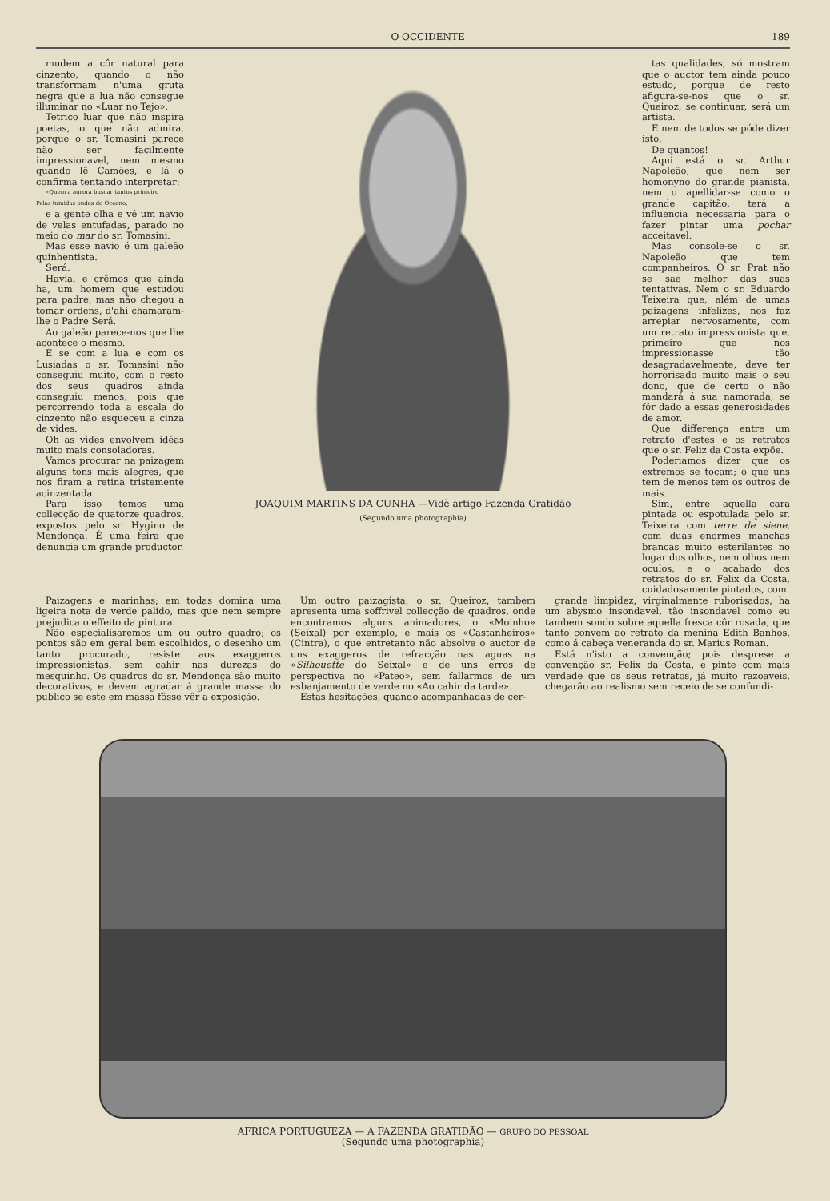O OCCIDENTE 189
mudem a côr natural para cinzento, quando o não transformam n'uma gruta negra que a lua não consegue illuminar no «Luar no Tejo».
Tetrico luar que não inspira poetas, o que não admira, porque o sr. Tomasini parece não ser facilmente impressionavel, nem mesmo quando lê Camões, e lá o confirma tentando interpretar:
«Quem a aurora buscar tantos primeiro
Pelas tumidas ondas do Oceano;
e a gente olha e vê um navio de velas entufadas, parado no meio do mar do sr. Tomasini.
Mas esse navio é um galeão quinhentista.
Será.
Havia, e crêmos que ainda ha, um homem que estudou para padre, mas não chegou a tomar ordens, d'ahi chamaram-lhe o Padre Será.
Ao galeão parece-nos que lhe acontece o mesmo.
E se com a lua e com os Lusiadas o sr. Tomasini não conseguiu muito, com o resto dos seus quadros ainda conseguiu menos, pois que percorrendo toda a escala do cinzento não esqueceu a cinza de vides.
Oh as vides envolvem idéas muito mais consoladoras.
Vamos procurar na paizagem alguns tons mais alegres, que nos firam a retina tristemente acinzentada.
Para isso temos uma collecção de quatorze quadros, expostos pelo sr. Hygino de Mendonça. É uma feira que denuncia um grande productor.
JOAQUIM MARTINS DA CUNHA —Vidè artigo Fazenda Gratidão
(Segundo uma photographia)
tas qualidades, só mostram que o auctor tem ainda pouco estudo, porque de resto afigura-se-nos que o sr. Queiroz, se continuar, será um artista.
E nem de todos se póde dizer isto.
De quantos!
Aqui está o sr. Arthur Napoleão, que nem ser homonyno do grande pianista, nem o apellidar-se como o grande capitão, terá a influencia necessaria para o fazer pintar uma pochar acceitavel.
Mas console-se o sr. Napoleão que tem companheiros. O sr. Prat não se sae melhor das suas tentativas. Nem o sr. Eduardo Teixeira que, além de umas paizagens infelizes, nos faz arrepiar nervosamente, com um retrato impressionista que, primeiro que nos impressionasse tão desagradavelmente, deve ter horrorisado muito mais o seu dono, que de certo o não mandará á sua namorada, se fôr dado a essas generosidades de amor.
Que differença entre um retrato d'estes e os retratos que o sr. Feliz da Costa expõe.
Poderiamos dizer que os extremos se tocam; o que uns tem de menos tem os outros de mais.
Sim, entre aquella cara pintada ou espotulada pelo sr. Teixeira com terre de siene, com duas enormes manchas brancas muito esterilantes no logar dos olhos, nem olhos nem oculos, e o acabado dos retratos do sr. Felix da Costa, cuidadosamente pintados, com
Paizagens e marinhas; em todas domina uma ligeira nota de verde palido, mas que nem sempre prejudica o effeito da pintura.
Não especialisaremos um ou outro quadro; os pontos são em geral bem escolhidos, o desenho um tanto procurado, resiste aos exaggeros impressionistas, sem cahir nas durezas do mesquinho. Os quadros do sr. Mendonça são muito decorativos, e devem agradar á grande massa do publico se este em massa fôsse vêr a exposição.
Um outro paizagista, o sr. Queiroz, tambem apresenta uma soffrivel collecção de quadros, onde encontramos alguns animadores, o «Moinho» (Seixal) por exemplo, e mais os «Castanheiros» (Cintra), o que entretanto não absolve o auctor de uns exaggeros de refracção nas aguas na «Silhouette do Seixal» e de uns erros de perspectiva no «Pateo», sem fallarmos de um esbanjamento de verde no «Ao cahir da tarde».
Estas hesitações, quando acompanhadas de cer-
grande limpidez, virginalmente ruborisados, ha um abysmo insondavel, tão insondavel como eu tambem sondo sobre aquella fresca côr rosada, que tanto convem ao retrato da menina Edith Banhos, como á cabeça veneranda do sr. Marius Roman.
Está n'isto a convenção; pois desprese a convenção sr. Felix da Costa, e pinte com mais verdade que os seus retratos, já muito razoaveis, chegarão ao realismo sem receio de se confundi-
AFRICA PORTUGUEZA — A FAZENDA GRATIDÃO — GRUPO DO PESSOAL
(Segundo uma photographia)